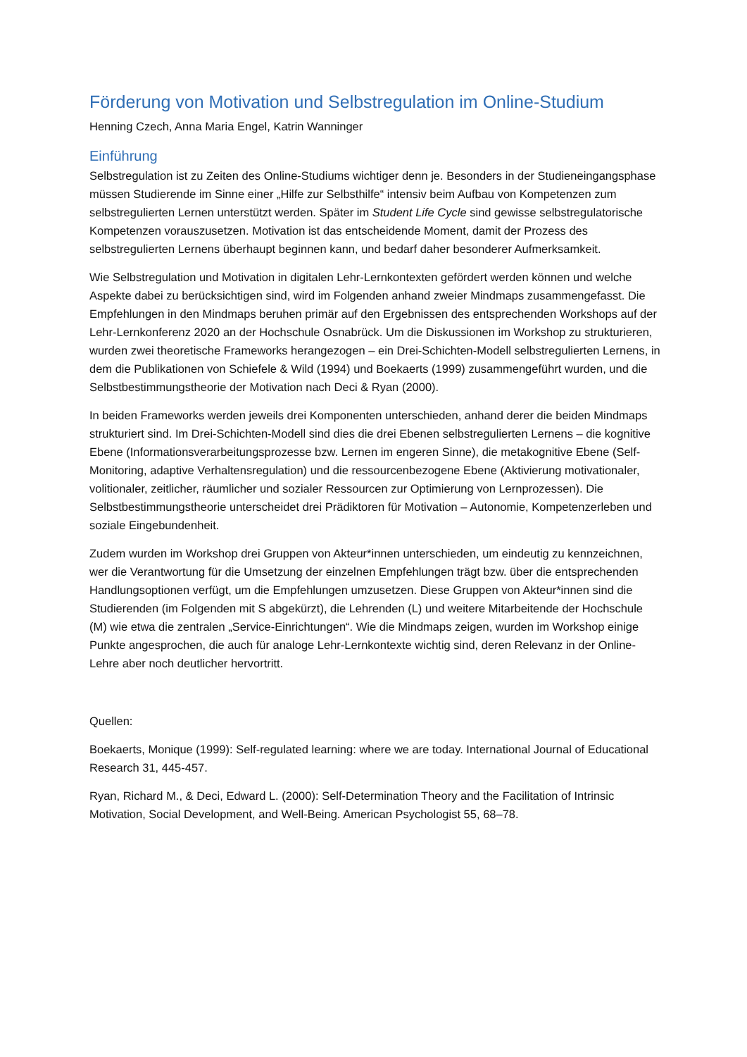Förderung von Motivation und Selbstregulation im Online-Studium
Henning Czech, Anna Maria Engel, Katrin Wanninger
Einführung
Selbstregulation ist zu Zeiten des Online-Studiums wichtiger denn je. Besonders in der Studieneingangsphase müssen Studierende im Sinne einer „Hilfe zur Selbsthilfe“ intensiv beim Aufbau von Kompetenzen zum selbstregulierten Lernen unterstützt werden. Später im Student Life Cycle sind gewisse selbstregulatorische Kompetenzen vorauszusetzen. Motivation ist das entscheidende Moment, damit der Prozess des selbstregulierten Lernens überhaupt beginnen kann, und bedarf daher besonderer Aufmerksamkeit.
Wie Selbstregulation und Motivation in digitalen Lehr-Lernkontexten gefördert werden können und welche Aspekte dabei zu berücksichtigen sind, wird im Folgenden anhand zweier Mindmaps zusammengefasst. Die Empfehlungen in den Mindmaps beruhen primär auf den Ergebnissen des entsprechenden Workshops auf der Lehr-Lernkonferenz 2020 an der Hochschule Osnabrück. Um die Diskussionen im Workshop zu strukturieren, wurden zwei theoretische Frameworks herangezogen – ein Drei-Schichten-Modell selbstregulierten Lernens, in dem die Publikationen von Schiefele & Wild (1994) und Boekaerts (1999) zusammengeführt wurden, und die Selbstbestimmungstheorie der Motivation nach Deci & Ryan (2000).
In beiden Frameworks werden jeweils drei Komponenten unterschieden, anhand derer die beiden Mindmaps strukturiert sind. Im Drei-Schichten-Modell sind dies die drei Ebenen selbstregulierten Lernens – die kognitive Ebene (Informationsverarbeitungsprozesse bzw. Lernen im engeren Sinne), die metakognitive Ebene (Self-Monitoring, adaptive Verhaltensregulation) und die ressourcenbezogene Ebene (Aktivierung motivationaler, volitionaler, zeitlicher, räumlicher und sozialer Ressourcen zur Optimierung von Lernprozessen). Die Selbstbestimmungstheorie unterscheidet drei Prädiktoren für Motivation – Autonomie, Kompetenzerleben und soziale Eingebundenheit.
Zudem wurden im Workshop drei Gruppen von Akteur*innen unterschieden, um eindeutig zu kennzeichnen, wer die Verantwortung für die Umsetzung der einzelnen Empfehlungen trägt bzw. über die entsprechenden Handlungsoptionen verfügt, um die Empfehlungen umzusetzen. Diese Gruppen von Akteur*innen sind die Studierenden (im Folgenden mit S abgekürzt), die Lehrenden (L) und weitere Mitarbeitende der Hochschule (M) wie etwa die zentralen „Service-Einrichtungen“. Wie die Mindmaps zeigen, wurden im Workshop einige Punkte angesprochen, die auch für analoge Lehr-Lernkontexte wichtig sind, deren Relevanz in der Online-Lehre aber noch deutlicher hervortritt.
Quellen:
Boekaerts, Monique (1999): Self-regulated learning: where we are today. International Journal of Educational Research 31, 445-457.
Ryan, Richard M., & Deci, Edward L. (2000): Self-Determination Theory and the Facilitation of Intrinsic Motivation, Social Development, and Well-Being. American Psychologist 55, 68–78.